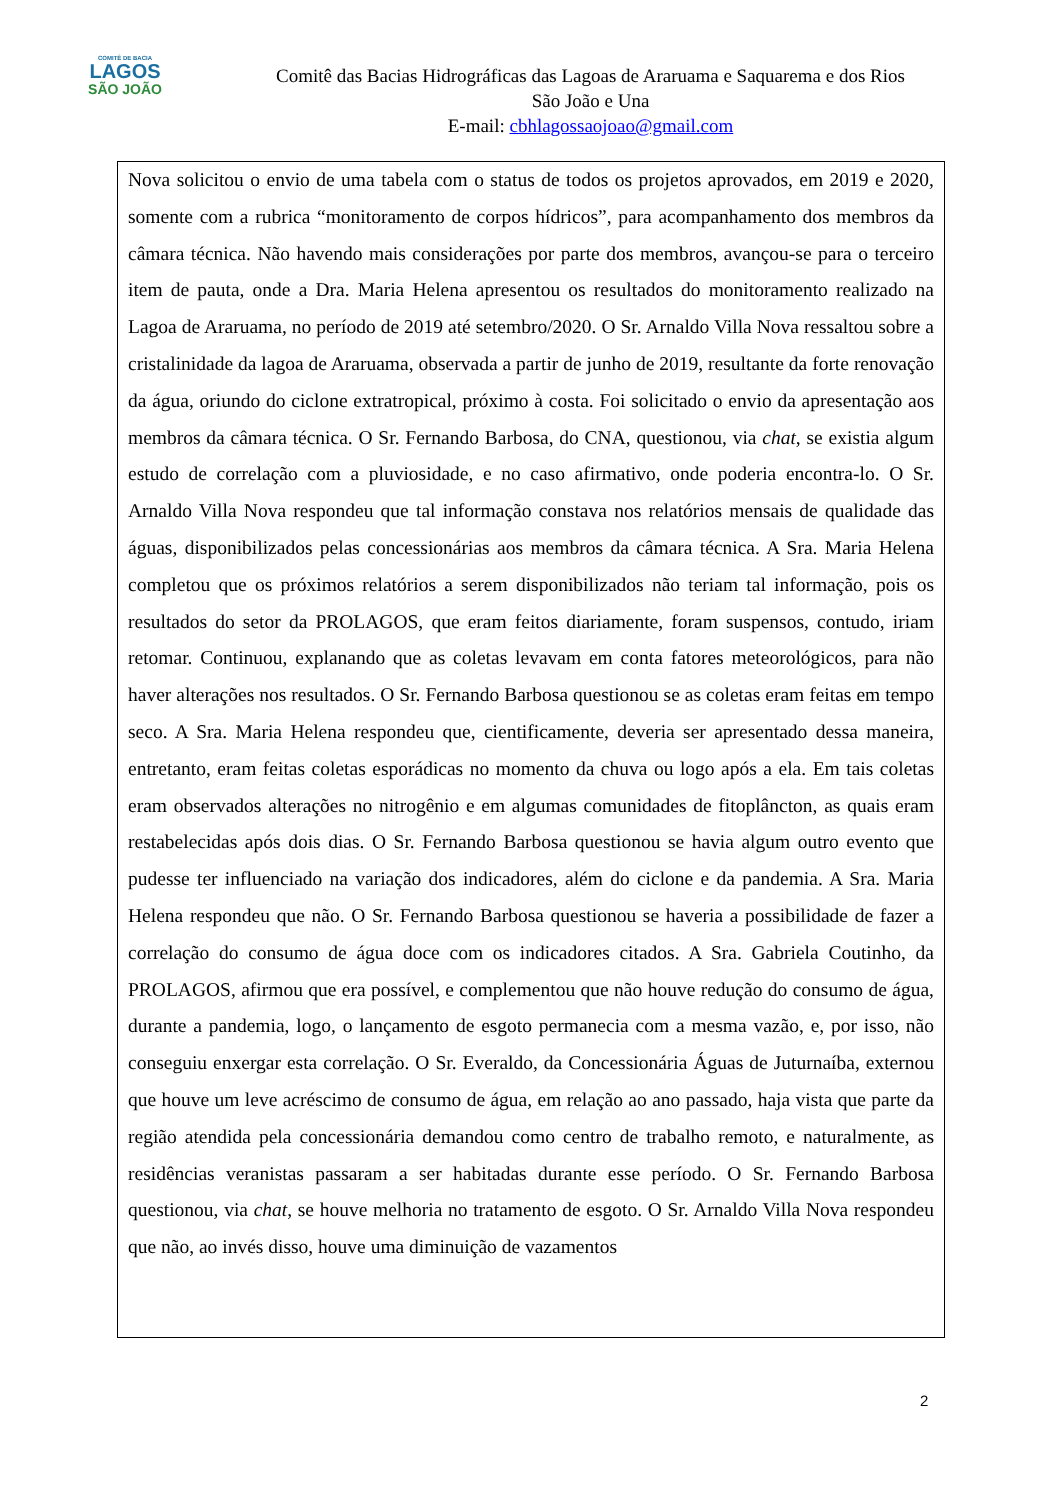COMITÊ DE BACIA
LAGOS
SÃO JOÃO
Comitê das Bacias Hidrográficas das Lagoas de Araruama e Saquarema e dos Rios
São João e Una
E-mail: cbhlagossaojoao@gmail.com
Nova solicitou o envio de uma tabela com o status de todos os projetos aprovados, em 2019 e 2020, somente com a rubrica “monitoramento de corpos hídricos”, para acompanhamento dos membros da câmara técnica. Não havendo mais considerações por parte dos membros, avançou-se para o terceiro item de pauta, onde a Dra. Maria Helena apresentou os resultados do monitoramento realizado na Lagoa de Araruama, no período de 2019 até setembro/2020. O Sr. Arnaldo Villa Nova ressaltou sobre a cristalinidade da lagoa de Araruama, observada a partir de junho de 2019, resultante da forte renovação da água, oriundo do ciclone extratropical, próximo à costa. Foi solicitado o envio da apresentação aos membros da câmara técnica. O Sr. Fernando Barbosa, do CNA, questionou, via chat, se existia algum estudo de correlação com a pluviosidade, e no caso afirmativo, onde poderia encontra-lo. O Sr. Arnaldo Villa Nova respondeu que tal informação constava nos relatórios mensais de qualidade das águas, disponibilizados pelas concessionárias aos membros da câmara técnica. A Sra. Maria Helena completou que os próximos relatórios a serem disponibilizados não teriam tal informação, pois os resultados do setor da PROLAGOS, que eram feitos diariamente, foram suspensos, contudo, iriam retomar. Continuou, explanando que as coletas levavam em conta fatores meteorológicos, para não haver alterações nos resultados. O Sr. Fernando Barbosa questionou se as coletas eram feitas em tempo seco. A Sra. Maria Helena respondeu que, cientificamente, deveria ser apresentado dessa maneira, entretanto, eram feitas coletas esporádicas no momento da chuva ou logo após a ela. Em tais coletas eram observados alterações no nitrogênio e em algumas comunidades de fitoplâncton, as quais eram restabelecidas após dois dias. O Sr. Fernando Barbosa questionou se havia algum outro evento que pudesse ter influenciado na variação dos indicadores, além do ciclone e da pandemia. A Sra. Maria Helena respondeu que não. O Sr. Fernando Barbosa questionou se haveria a possibilidade de fazer a correlação do consumo de água doce com os indicadores citados. A Sra. Gabriela Coutinho, da PROLAGOS, afirmou que era possível, e complementou que não houve redução do consumo de água, durante a pandemia, logo, o lançamento de esgoto permanecia com a mesma vazão, e, por isso, não conseguiu enxergar esta correlação. O Sr. Everaldo, da Concessionária Águas de Juturnaíba, externou que houve um leve acréscimo de consumo de água, em relação ao ano passado, haja vista que parte da região atendida pela concessionária demandou como centro de trabalho remoto, e naturalmente, as residências veranistas passaram a ser habitadas durante esse período. O Sr. Fernando Barbosa questionou, via chat, se houve melhoria no tratamento de esgoto. O Sr. Arnaldo Villa Nova respondeu que não, ao invés disso, houve uma diminuição de vazamentos
2